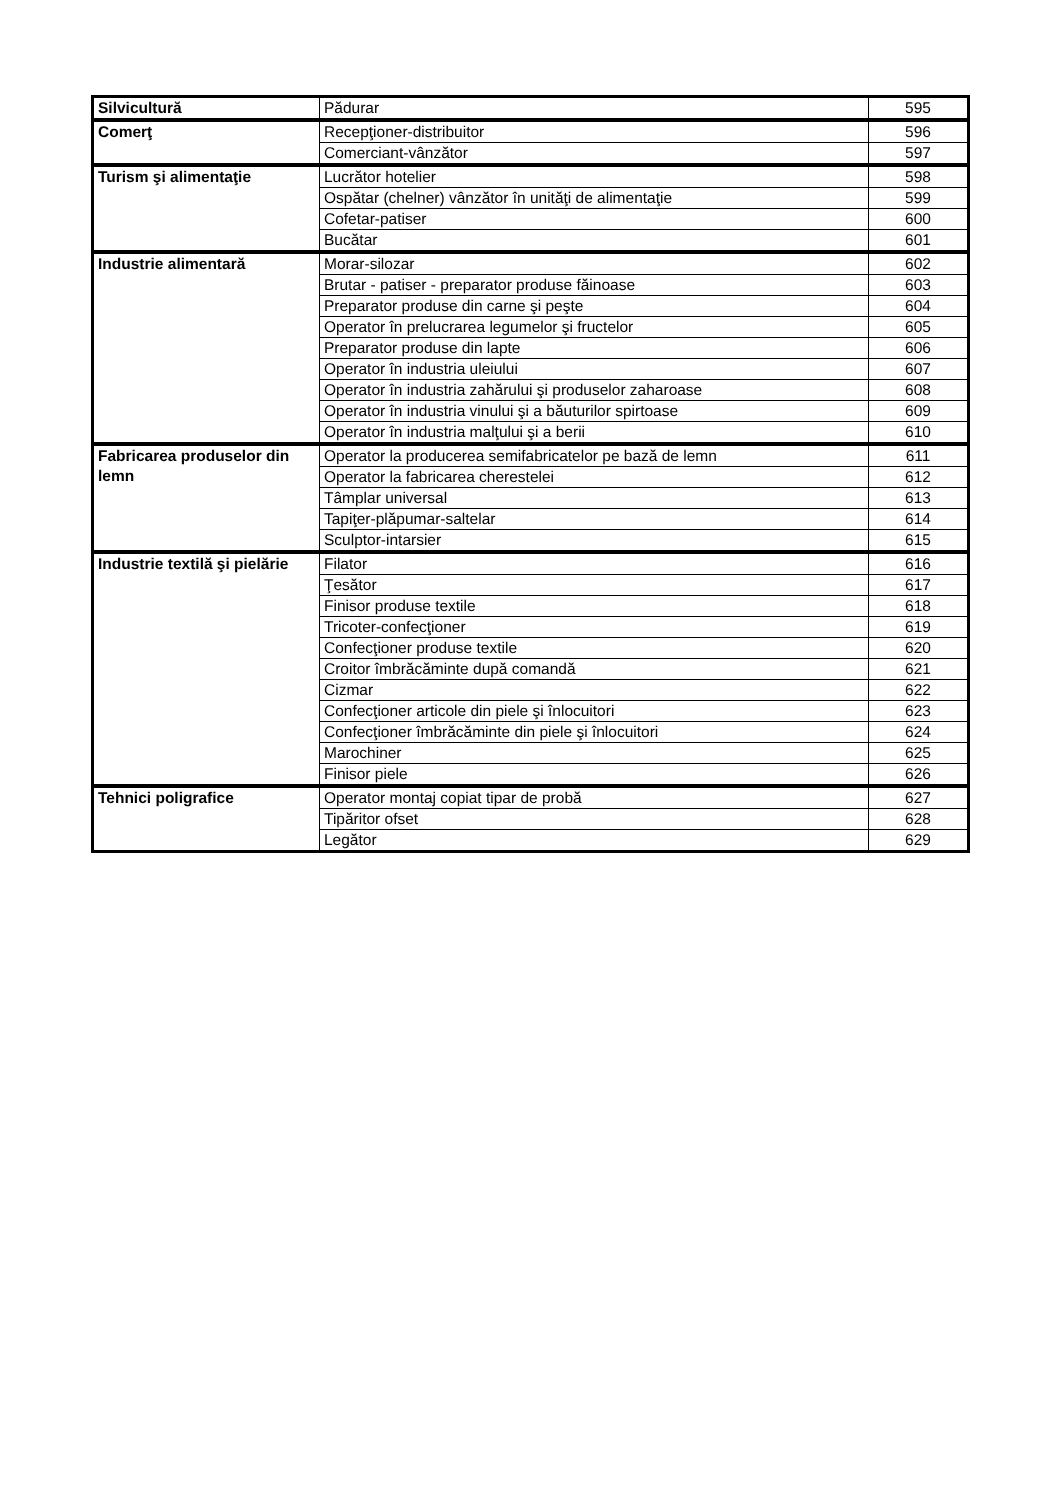| Silvicultură | Pădurar | 595 |
| Comerţ | Recepţioner-distribuitor | 596 |
| | Comerciant-vânzător | 597 |
| Turism şi alimentaţie | Lucrător hotelier | 598 |
| | Ospătar (chelner) vânzător în unităţi de alimentaţie | 599 |
| | Cofetar-patiser | 600 |
| | Bucătar | 601 |
| Industrie alimentară | Morar-silozar | 602 |
| | Brutar - patiser - preparator produse făinoase | 603 |
| | Preparator produse din carne şi peşte | 604 |
| | Operator în prelucrarea legumelor şi fructelor | 605 |
| | Preparator produse din lapte | 606 |
| | Operator în industria uleiului | 607 |
| | Operator în industria zahărului şi produselor zaharoase | 608 |
| | Operator în industria vinului şi a băuturilor spirtoase | 609 |
| | Operator în industria malţului şi a berii | 610 |
| Fabricarea produselor din lemn | Operator la producerea semifabricatelor pe bază de lemn | 611 |
| | Operator la fabricarea cherestelei | 612 |
| | Tâmplar universal | 613 |
| | Tapiţer-plăpumar-saltelar | 614 |
| | Sculptor-intarsier | 615 |
| Industrie textilă şi pielărie | Filator | 616 |
| | Ţesător | 617 |
| | Finisor produse textile | 618 |
| | Tricoter-confecţioner | 619 |
| | Confecţioner produse textile | 620 |
| | Croitor îmbrăcăminte după comandă | 621 |
| | Cizmar | 622 |
| | Confecţioner articole din piele şi înlocuitori | 623 |
| | Confecţioner îmbrăcăminte din piele şi înlocuitori | 624 |
| | Marochiner | 625 |
| | Finisor piele | 626 |
| Tehnici poligrafice | Operator montaj copiat tipar de probă | 627 |
| | Tipăritor ofset | 628 |
| | Legător | 629 |